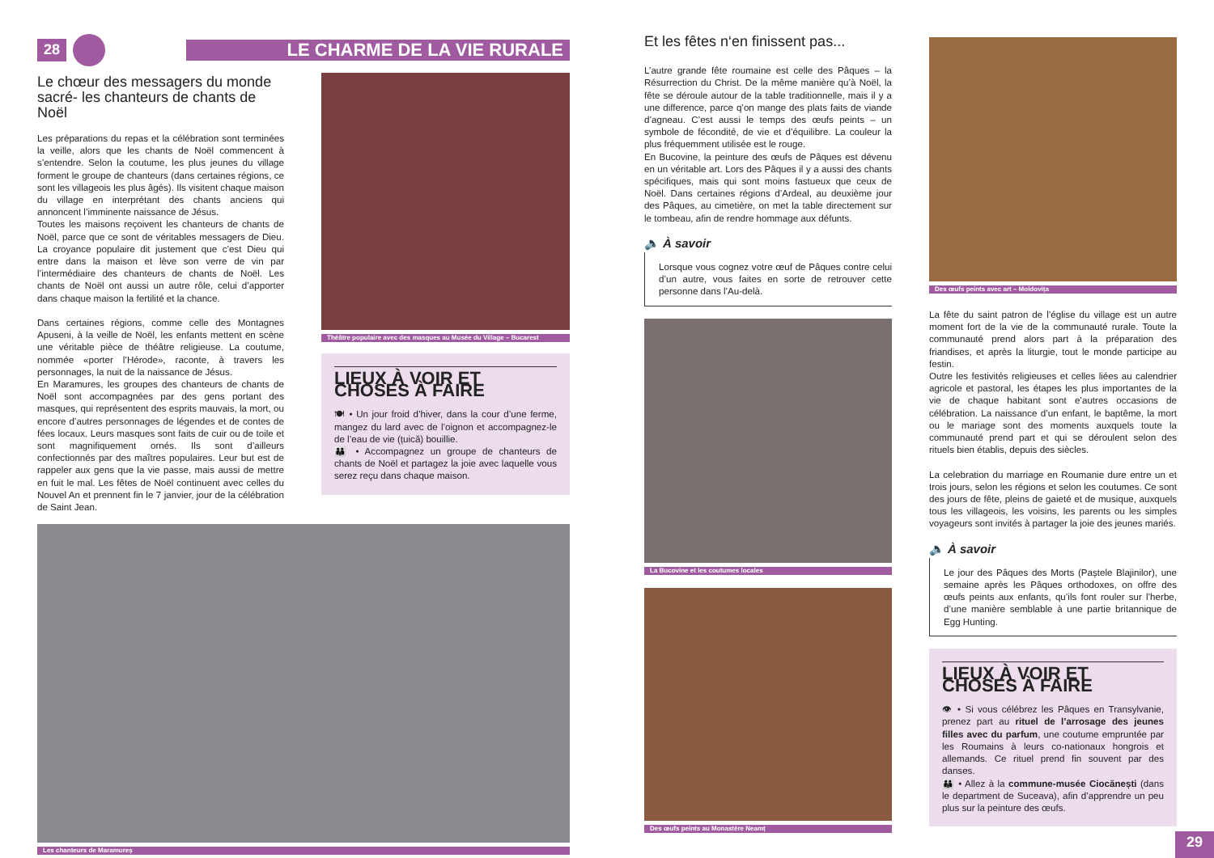28
LE CHARME DE LA VIE RURALE
Le chœur des messagers du monde sacré- les chanteurs de chants de Noël
Les préparations du repas et la célébration sont terminées la veille, alors que les chants de Noël commencent à s’entendre. Selon la coutume, les plus jeunes du village forment le groupe de chanteurs (dans certaines régions, ce sont les villageois les plus âgés). Ils visitent chaque maison du village en interprétant des chants anciens qui annoncent l’imminente naissance de Jésus.
Toutes les maisons reçoivent les chanteurs de chants de Noël, parce que ce sont de véritables messagers de Dieu. La croyance populaire dit justement que c’est Dieu qui entre dans la maison et lève son verre de vin par l’intermédiaire des chanteurs de chants de Noël. Les chants de Noël ont aussi un autre rôle, celui d’apporter dans chaque maison la fertilité et la chance.
Dans certaines régions, comme celle des Montagnes Apuseni, à la veille de Noël, les enfants mettent en scène une véritable pièce de théâtre religieuse. La coutume, nommée «porter l’Hérode», raconte, à travers les personnages, la nuit de la naissance de Jésus.
En Maramures, les groupes des chanteurs de chants de Noël sont accompagnées par des gens portant des masques, qui représentent des esprits mauvais, la mort, ou encore d’autres personnages de légendes et de contes de fées locaux. Leurs masques sont faits de cuir ou de toile et sont magnifiquement ornés. Ils sont d’ailleurs confectionnés par des maîtres populaires. Leur but est de rappeler aux gens que la vie passe, mais aussi de mettre en fuit le mal. Les fêtes de Noël continuent avec celles du Nouvel An et prennent fin le 7 janvier, jour de la célébration de Saint Jean.
Théâtre populaire avec des masques au Musée du Village – Bucarest
LIEUX À VOIR ET CHOSES À FAIRE
🍽 • Un jour froid d’hiver, dans la cour d’une ferme, mangez du lard avec de l’oignon et accompagnez-le de l’eau de vie (țuică) bouillie.
👪 • Accompagnez un groupe de chanteurs de chants de Noël et partagez la joie avec laquelle vous serez reçu dans chaque maison.
Les chanteurs de Maramureș
Et les fêtes n‘en finissent pas...
L’autre grande fête roumaine est celle des Pâques – la Résurrection du Christ. De la même manière qu’à Noël, la fête se déroule autour de la table traditionnelle, mais il y a une difference, parce q’on mange des plats faits de viande d’agneau. C’est aussi le temps des œufs peints – un symbole de fécondité, de vie et d’équilibre. La couleur la plus fréquemment utilisée est le rouge.
En Bucovine, la peinture des œufs de Pâques est dévenu en un véritable art. Lors des Pâques il y a aussi des chants spécifiques, mais qui sont moins fastueux que ceux de Noël. Dans certaines régions d’Ardeal, au deuxième jour des Pâques, au cimetière, on met la table directement sur le tombeau, afin de rendre hommage aux défunts.
🔈 À savoir
Lorsque vous cognez votre œuf de Pâques contre celui d’un autre, vous faites en sorte de retrouver cette personne dans l’Au-delà.
La Bucovine et les coutumes locales
Des œufs peints au Monastère Neamț
Des œufs peints avec art – Moldovița
La fête du saint patron de l’église du village est un autre moment fort de la vie de la communauté rurale. Toute la communauté prend alors part à la préparation des friandises, et après la liturgie, tout le monde participe au festin.
Outre les festivités religieuses et celles liées au calendrier agricole et pastoral, les étapes les plus importantes de la vie de chaque habitant sont e’autres occasions de célébration. La naissance d’un enfant, le baptême, la mort ou le mariage sont des moments auxquels toute la communauté prend part et qui se déroulent selon des rituels bien établis, depuis des siècles.
La celebration du marriage en Roumanie dure entre un et trois jours, selon les régions et selon les coutumes. Ce sont des jours de fête, pleins de gaieté et de musique, auxquels tous les villageois, les voisins, les parents ou les simples voyageurs sont invités à partager la joie des jeunes mariés.
🔈 À savoir
Le jour des Pâques des Morts (Paștele Blajinilor), une semaine après les Pâques orthodoxes, on offre des œufs peints aux enfants, qu’ils font rouler sur l’herbe, d’une manière semblable à une partie britannique de Egg Hunting.
LIEUX À VOIR ET CHOSES À FAIRE
👁 • Si vous célébrez les Pâques en Transylvanie, prenez part au rituel de l’arrosage des jeunes filles avec du parfum, une coutume empruntée par les Roumains à leurs co-nationaux hongrois et allemands. Ce rituel prend fin souvent par des danses.
👪 • Allez à la commune-musée Ciocănești (dans le department de Suceava), afin d’apprendre un peu plus sur la peinture des œufs.
29